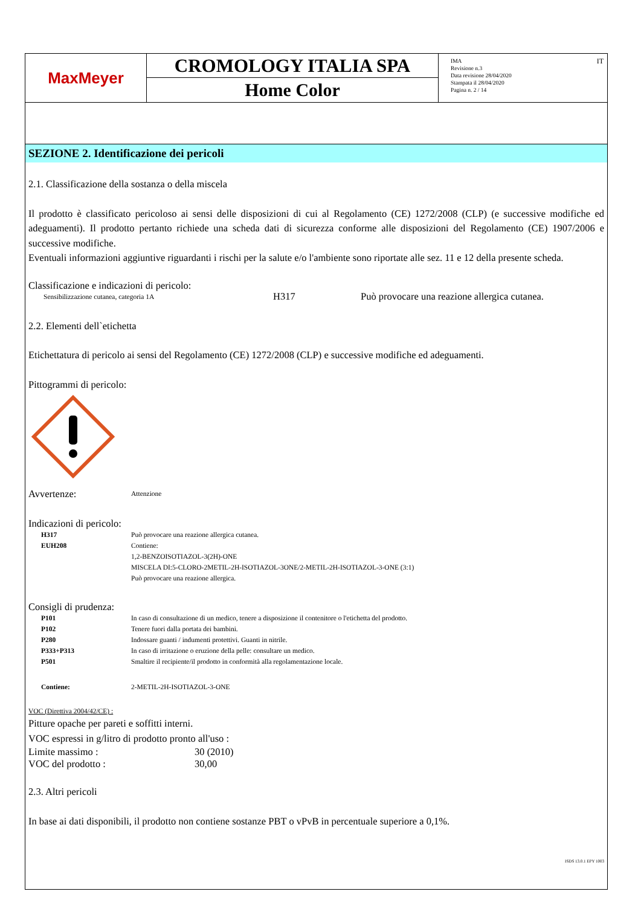MaxMeyer
CROMOLOGY ITALIA SPA
Home Color
IMA
Revisione n.3
Data revisione 28/04/2020
Stampata il 28/04/2020
Pagina n. 2 / 14
IT
SEZIONE 2. Identificazione dei pericoli
2.1. Classificazione della sostanza o della miscela
Il prodotto è classificato pericoloso ai sensi delle disposizioni di cui al Regolamento (CE) 1272/2008 (CLP) (e successive modifiche ed adeguamenti). Il prodotto pertanto richiede una scheda dati di sicurezza conforme alle disposizioni del Regolamento (CE) 1907/2006 e successive modifiche.
Eventuali informazioni aggiuntive riguardanti i rischi per la salute e/o l'ambiente sono riportate alle sez. 11 e 12 della presente scheda.
Classificazione e indicazioni di pericolo:
Sensibilizzazione cutanea, categoria 1A H317 Può provocare una reazione allergica cutanea.
2.2. Elementi dell`etichetta
Etichettatura di pericolo ai sensi del Regolamento (CE) 1272/2008 (CLP) e successive modifiche ed adeguamenti.
Pittogrammi di pericolo:
Avvertenze: Attenzione
Indicazioni di pericolo:
H317 Può provocare una reazione allergica cutanea.
EUH208 Contiene:
1,2-BENZOISOTIAZOL-3(2H)-ONE
MISCELA DI:5-CLORO-2METIL-2H-ISOTIAZOL-3ONE/2-METIL-2H-ISOTIAZOL-3-ONE (3:1)
Può provocare una reazione allergica.
Consigli di prudenza:
P101 In caso di consultazione di un medico, tenere a disposizione il contenitore o l'etichetta del prodotto.
P102 Tenere fuori dalla portata dei bambini.
P280 Indossare guanti / indumenti protettivi. Guanti in nitrile.
P333+P313 In caso di irritazione o eruzione della pelle: consultare un medico.
P501 Smaltire il recipiente/il prodotto in conformità alla regolamentazione locale.
Contiene: 2-METIL-2H-ISOTIAZOL-3-ONE
VOC (Direttiva 2004/42/CE) :
Pitture opache per pareti e soffitti interni.
VOC espressi in g/litro di prodotto pronto all'uso :
Limite massimo : 30 (2010)
VOC del prodotto : 30,00
2.3. Altri pericoli
In base ai dati disponibili, il prodotto non contiene sostanze PBT o vPvB in percentuale superiore a 0,1%.
ISDS 13.0.1 EPY 1003